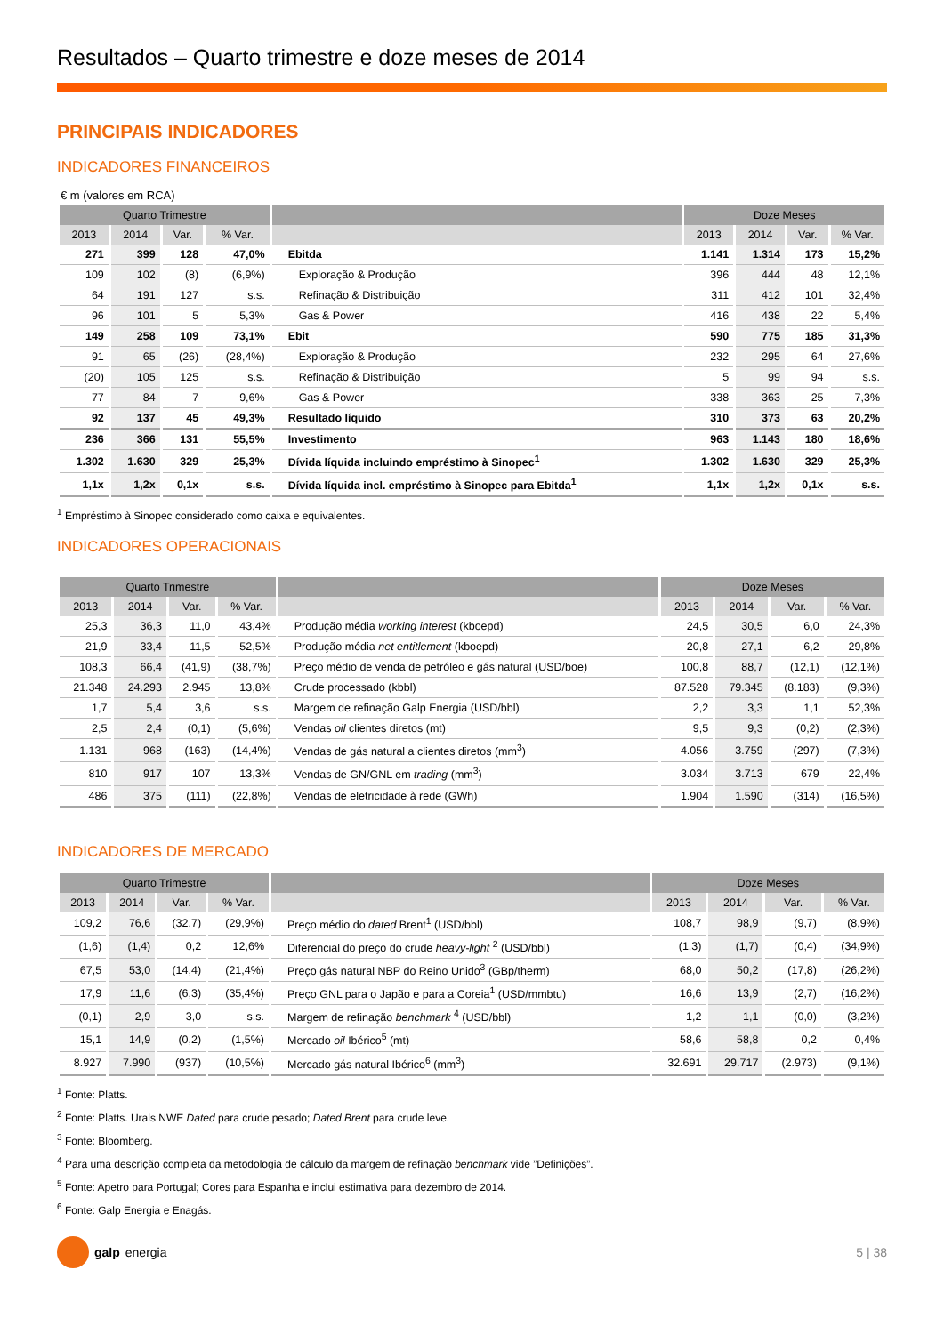Resultados – Quarto trimestre e doze meses de 2014
PRINCIPAIS INDICADORES
INDICADORES FINANCEIROS
€ m (valores em RCA)
| Quarto Trimestre | | | | | Doze Meses | | | |
| --- | --- | --- | --- | --- | --- | --- | --- | --- |
| 2013 | 2014 | Var. | % Var. | | 2013 | 2014 | Var. | % Var. |
| 271 | 399 | 128 | 47,0% | Ebitda | 1.141 | 1.314 | 173 | 15,2% |
| 109 | 102 | (8) | (6,9%) | Exploração & Produção | 396 | 444 | 48 | 12,1% |
| 64 | 191 | 127 | s.s. | Refinação & Distribuição | 311 | 412 | 101 | 32,4% |
| 96 | 101 | 5 | 5,3% | Gas & Power | 416 | 438 | 22 | 5,4% |
| 149 | 258 | 109 | 73,1% | Ebit | 590 | 775 | 185 | 31,3% |
| 91 | 65 | (26) | (28,4%) | Exploração & Produção | 232 | 295 | 64 | 27,6% |
| (20) | 105 | 125 | s.s. | Refinação & Distribuição | 5 | 99 | 94 | s.s. |
| 77 | 84 | 7 | 9,6% | Gas & Power | 338 | 363 | 25 | 7,3% |
| 92 | 137 | 45 | 49,3% | Resultado líquido | 310 | 373 | 63 | 20,2% |
| 236 | 366 | 131 | 55,5% | Investimento | 963 | 1.143 | 180 | 18,6% |
| 1.302 | 1.630 | 329 | 25,3% | Dívida líquida incluindo empréstimo à Sinopec<sup>1</sup> | 1.302 | 1.630 | 329 | 25,3% |
| 1,1x | 1,2x | 0,1x | s.s. | Dívida líquida incl. empréstimo à Sinopec para Ebitda<sup>1</sup> | 1,1x | 1,2x | 0,1x | s.s. |
<sup>1</sup> Empréstimo à Sinopec considerado como caixa e equivalentes.
INDICADORES OPERACIONAIS
| Quarto Trimestre | | | | | Doze Meses | | | |
| --- | --- | --- | --- | --- | --- | --- | --- | --- |
| 2013 | 2014 | Var. | % Var. | | 2013 | 2014 | Var. | % Var. |
| 25,3 | 36,3 | 11,0 | 43,4% | Produção média working interest (kboepd) | 24,5 | 30,5 | 6,0 | 24,3% |
| 21,9 | 33,4 | 11,5 | 52,5% | Produção média net entitlement (kboepd) | 20,8 | 27,1 | 6,2 | 29,8% |
| 108,3 | 66,4 | (41,9) | (38,7%) | Preço médio de venda de petróleo e gás natural (USD/boe) | 100,8 | 88,7 | (12,1) | (12,1%) |
| 21.348 | 24.293 | 2.945 | 13,8% | Crude processado (kbbl) | 87.528 | 79.345 | (8.183) | (9,3%) |
| 1,7 | 5,4 | 3,6 | s.s. | Margem de refinação Galp Energia (USD/bbl) | 2,2 | 3,3 | 1,1 | 52,3% |
| 2,5 | 2,4 | (0,1) | (5,6%) | Vendas oil clientes diretos (mt) | 9,5 | 9,3 | (0,2) | (2,3%) |
| 1.131 | 968 | (163) | (14,4%) | Vendas de gás natural a clientes diretos (mm<sup>3</sup>) | 4.056 | 3.759 | (297) | (7,3%) |
| 810 | 917 | 107 | 13,3% | Vendas de GN/GNL em trading (mm<sup>3</sup>) | 3.034 | 3.713 | 679 | 22,4% |
| 486 | 375 | (111) | (22,8%) | Vendas de eletricidade à rede (GWh) | 1.904 | 1.590 | (314) | (16,5%) |
INDICADORES DE MERCADO
| Quarto Trimestre | | | | | Doze Meses | | | |
| --- | --- | --- | --- | --- | --- | --- | --- | --- |
| 2013 | 2014 | Var. | % Var. | | 2013 | 2014 | Var. | % Var. |
| 109,2 | 76,6 | (32,7) | (29,9%) | Preço médio do dated Brent<sup>1</sup> (USD/bbl) | 108,7 | 98,9 | (9,7) | (8,9%) |
| (1,6) | (1,4) | 0,2 | 12,6% | Diferencial do preço do crude heavy-light <sup>2</sup> (USD/bbl) | (1,3) | (1,7) | (0,4) | (34,9%) |
| 67,5 | 53,0 | (14,4) | (21,4%) | Preço gás natural NBP do Reino Unido<sup>3</sup> (GBp/therm) | 68,0 | 50,2 | (17,8) | (26,2%) |
| 17,9 | 11,6 | (6,3) | (35,4%) | Preço GNL para o Japão e para a Coreia<sup>1</sup> (USD/mmbtu) | 16,6 | 13,9 | (2,7) | (16,2%) |
| (0,1) | 2,9 | 3,0 | s.s. | Margem de refinação benchmark <sup>4</sup> (USD/bbl) | 1,2 | 1,1 | (0,0) | (3,2%) |
| 15,1 | 14,9 | (0,2) | (1,5%) | Mercado oil Ibérico<sup>5</sup> (mt) | 58,6 | 58,8 | 0,2 | 0,4% |
| 8.927 | 7.990 | (937) | (10,5%) | Mercado gás natural Ibérico<sup>6</sup> (mm<sup>3</sup>) | 32.691 | 29.717 | (2.973) | (9,1%) |
<sup>1</sup> Fonte: Platts.
<sup>2</sup> Fonte: Platts. Urals NWE Dated para crude pesado; Dated Brent para crude leve.
<sup>3</sup> Fonte: Bloomberg.
<sup>4</sup> Para uma descrição completa da metodologia de cálculo da margem de refinação benchmark vide ”Definições”.
<sup>5</sup> Fonte: Apetro para Portugal; Cores para Espanha e inclui estimativa para dezembro de 2014.
<sup>6</sup> Fonte: Galp Energia e Enagás.
galp energia 5 | 38